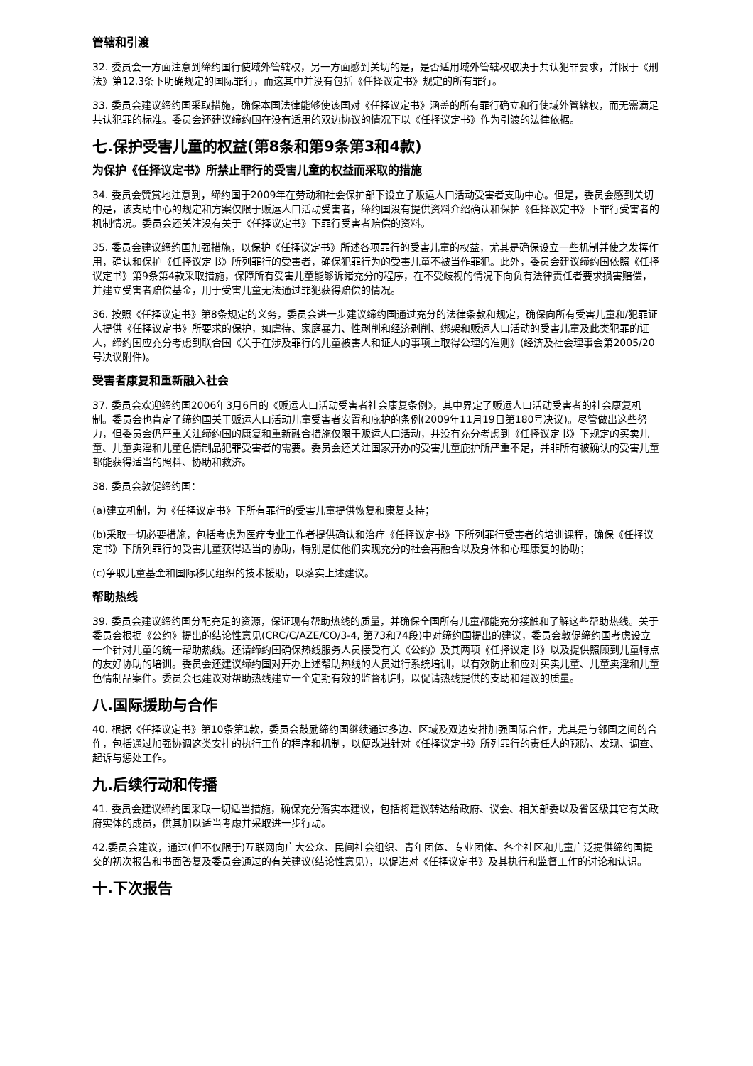管辖和引渡
32. 委员会一方面注意到缔约国行使域外管辖权，另一方面感到关切的是，是否适用域外管辖权取决于共认犯罪要求，并限于《刑法》第12.3条下明确规定的国际罪行，而这其中并没有包括《任择议定书》规定的所有罪行。
33. 委员会建议缔约国采取措施，确保本国法律能够使该国对《任择议定书》涵盖的所有罪行确立和行使域外管辖权，而无需满足共认犯罪的标准。委员会还建议缔约国在没有适用的双边协议的情况下以《任择议定书》作为引渡的法律依据。
七.保护受害儿童的权益(第8条和第9条第3和4款)
为保护《任择议定书》所禁止罪行的受害儿童的权益而采取的措施
34. 委员会赞赏地注意到，缔约国于2009年在劳动和社会保护部下设立了贩运人口活动受害者支助中心。但是，委员会感到关切的是，该支助中心的规定和方案仅限于贩运人口活动受害者，缔约国没有提供资料介绍确认和保护《任择议定书》下罪行受害者的机制情况。委员会还关注没有关于《任择议定书》下罪行受害者赔偿的资料。
35. 委员会建议缔约国加强措施，以保护《任择议定书》所述各项罪行的受害儿童的权益，尤其是确保设立一些机制并使之发挥作用，确认和保护《任择议定书》所列罪行的受害者，确保犯罪行为的受害儿童不被当作罪犯。此外，委员会建议缔约国依照《任择议定书》第9条第4款采取措施，保障所有受害儿童能够诉诸充分的程序，在不受歧视的情况下向负有法律责任者要求损害赔偿，并建立受害者赔偿基金，用于受害儿童无法通过罪犯获得赔偿的情况。
36. 按照《任择议定书》第8条规定的义务，委员会进一步建议缔约国通过充分的法律条款和规定，确保向所有受害儿童和/犯罪证人提供《任择议定书》所要求的保护，如虐待、家庭暴力、性剥削和经济剥削、绑架和贩运人口活动的受害儿童及此类犯罪的证人，缔约国应充分考虑到联合国《关于在涉及罪行的儿童被害人和证人的事项上取得公理的准则》(经济及社会理事会第2005/20号决议附件)。
受害者康复和重新融入社会
37. 委员会欢迎缔约国2006年3月6日的《贩运人口活动受害者社会康复条例》，其中界定了贩运人口活动受害者的社会康复机制。委员会也肯定了缔约国关于贩运人口活动儿童受害者安置和庇护的条例(2009年11月19日第180号决议)。尽管做出这些努力，但委员会仍严重关注缔约国的康复和重新融合措施仅限于贩运人口活动，并没有充分考虑到《任择议定书》下规定的买卖儿童、儿童卖淫和儿童色情制品犯罪受害者的需要。委员会还关注国家开办的受害儿童庇护所严重不足，并非所有被确认的受害儿童都能获得适当的照料、协助和救济。
38. 委员会敦促缔约国：
(a)建立机制，为《任择议定书》下所有罪行的受害儿童提供恢复和康复支持；
(b)采取一切必要措施，包括考虑为医疗专业工作者提供确认和治疗《任择议定书》下所列罪行受害者的培训课程，确保《任择议定书》下所列罪行的受害儿童获得适当的协助，特别是使他们实现充分的社会再融合以及身体和心理康复的协助；
(c)争取儿童基金和国际移民组织的技术援助，以落实上述建议。
帮助热线
39. 委员会建议缔约国分配充足的资源，保证现有帮助热线的质量，并确保全国所有儿童都能充分接触和了解这些帮助热线。关于委员会根据《公约》提出的结论性意见(CRC/C/AZE/CO/3-4, 第73和74段)中对缔约国提出的建议，委员会敦促缔约国考虑设立一个针对儿童的统一帮助热线。还请缔约国确保热线服务人员接受有关《公约》及其两项《任择议定书》以及提供照顾到儿童特点的友好协助的培训。委员会还建议缔约国对开办上述帮助热线的人员进行系统培训，以有效防止和应对买卖儿童、儿童卖淫和儿童色情制品案件。委员会也建议对帮助热线建立一个定期有效的监督机制，以促请热线提供的支助和建议的质量。
八.国际援助与合作
40. 根据《任择议定书》第10条第1款，委员会鼓励缔约国继续通过多边、区域及双边安排加强国际合作，尤其是与邻国之间的合作，包括通过加强协调这类安排的执行工作的程序和机制，以便改进针对《任择议定书》所列罪行的责任人的预防、发现、调查、起诉与惩处工作。
九.后续行动和传播
41. 委员会建议缔约国采取一切适当措施，确保充分落实本建议，包括将建议转达给政府、议会、相关部委以及省区级其它有关政府实体的成员，供其加以适当考虑并采取进一步行动。
42.委员会建议，通过(但不仅限于)互联网向广大公众、民间社会组织、青年团体、专业团体、各个社区和儿童广泛提供缔约国提交的初次报告和书面答复及委员会通过的有关建议(结论性意见)，以促进对《任择议定书》及其执行和监督工作的讨论和认识。
十.下次报告